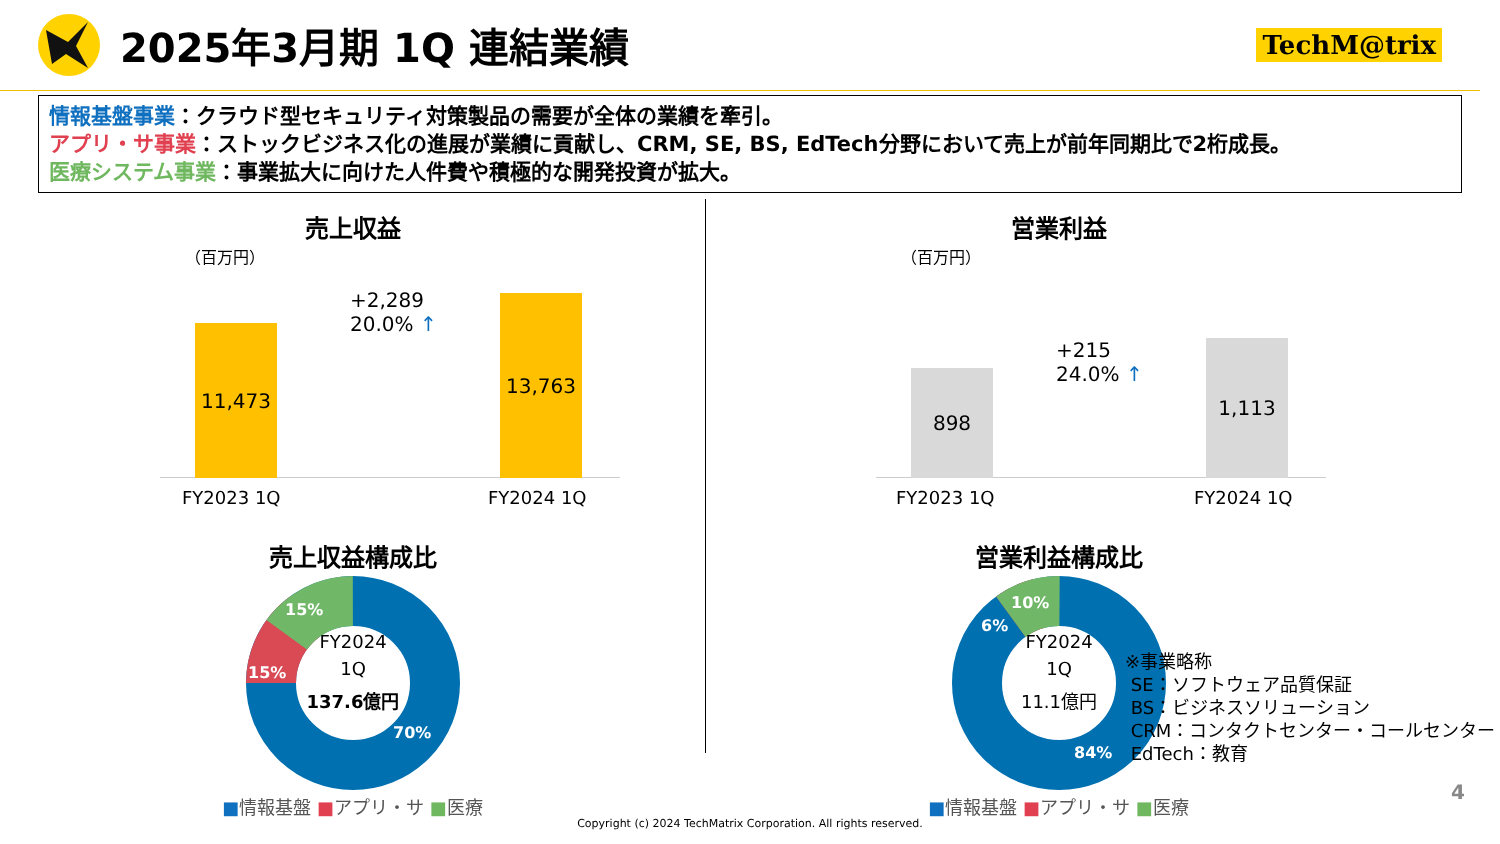2025年3月期 1Q 連結業績
TechM@trix
情報基盤事業：クラウド型セキュリティ対策製品の需要が全体の業績を牽引。
アプリ・サ事業：ストックビジネス化の進展が業績に貢献し、CRM, SE, BS, EdTech分野において売上が前年同期比で2桁成長。
医療システム事業：事業拡大に向けた人件費や積極的な開発投資が拡大。
売上収益
（百万円）
11,473 13,763
+2,289
20.0% ↑
FY2023 1Q FY2024 1Q
売上収益構成比
FY2024
1Q
137.6億円
15%
15%
70%
■情報基盤 ■アプリ・サ ■医療
営業利益
（百万円）
898 1,113
+215
24.0% ↑
FY2023 1Q FY2024 1Q
営業利益構成比
FY2024
1Q
11.1億円
10%
6%
84%
■情報基盤 ■アプリ・サ ■医療
※事業略称
SE：ソフトウェア品質保証
BS：ビジネスソリューション
CRM：コンタクトセンター・コールセンター
EdTech：教育
4
Copyright (c) 2024 TechMatrix Corporation. All rights reserved.